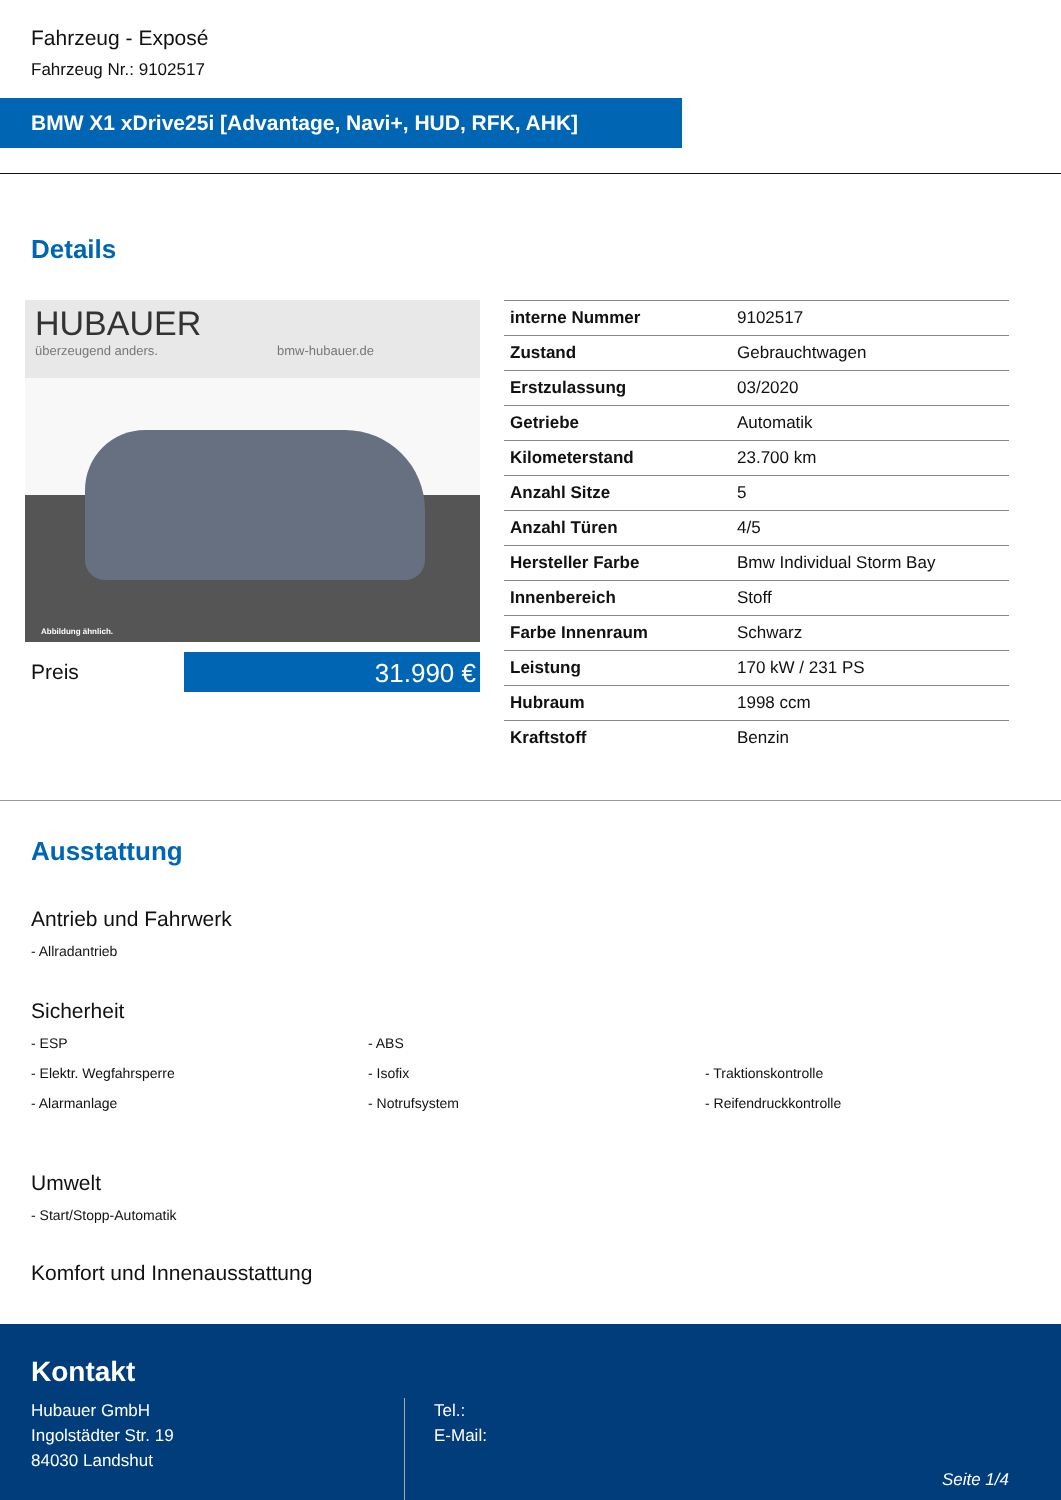Fahrzeug - Exposé
Fahrzeug Nr.: 9102517
BMW X1 xDrive25i [Advantage, Navi+, HUD, RFK, AHK]
Details
HUBAUER
überzeugend anders. bmw-hubauer.de
Abbildung ähnlich.
Preis
31.990 €
| interne Nummer | 9102517 |
| Zustand | Gebrauchtwagen |
| Erstzulassung | 03/2020 |
| Getriebe | Automatik |
| Kilometerstand | 23.700 km |
| Anzahl Sitze | 5 |
| Anzahl Türen | 4/5 |
| Hersteller Farbe | Bmw Individual Storm Bay |
| Innenbereich | Stoff |
| Farbe Innenraum | Schwarz |
| Leistung | 170 kW / 231 PS |
| Hubraum | 1998 ccm |
| Kraftstoff | Benzin |
Ausstattung
Antrieb und Fahrwerk
- Allradantrieb
Sicherheit
- ESP
- ABS
- Elektr. Wegfahrsperre
- Isofix
- Traktionskontrolle
- Alarmanlage
- Notrufsystem
- Reifendruckkontrolle
Umwelt
- Start/Stopp-Automatik
Komfort und Innenausstattung
Kontakt
Hubauer GmbH
Ingolstädter Str. 19
84030 Landshut
Tel.:
E-Mail:
Seite 1/4